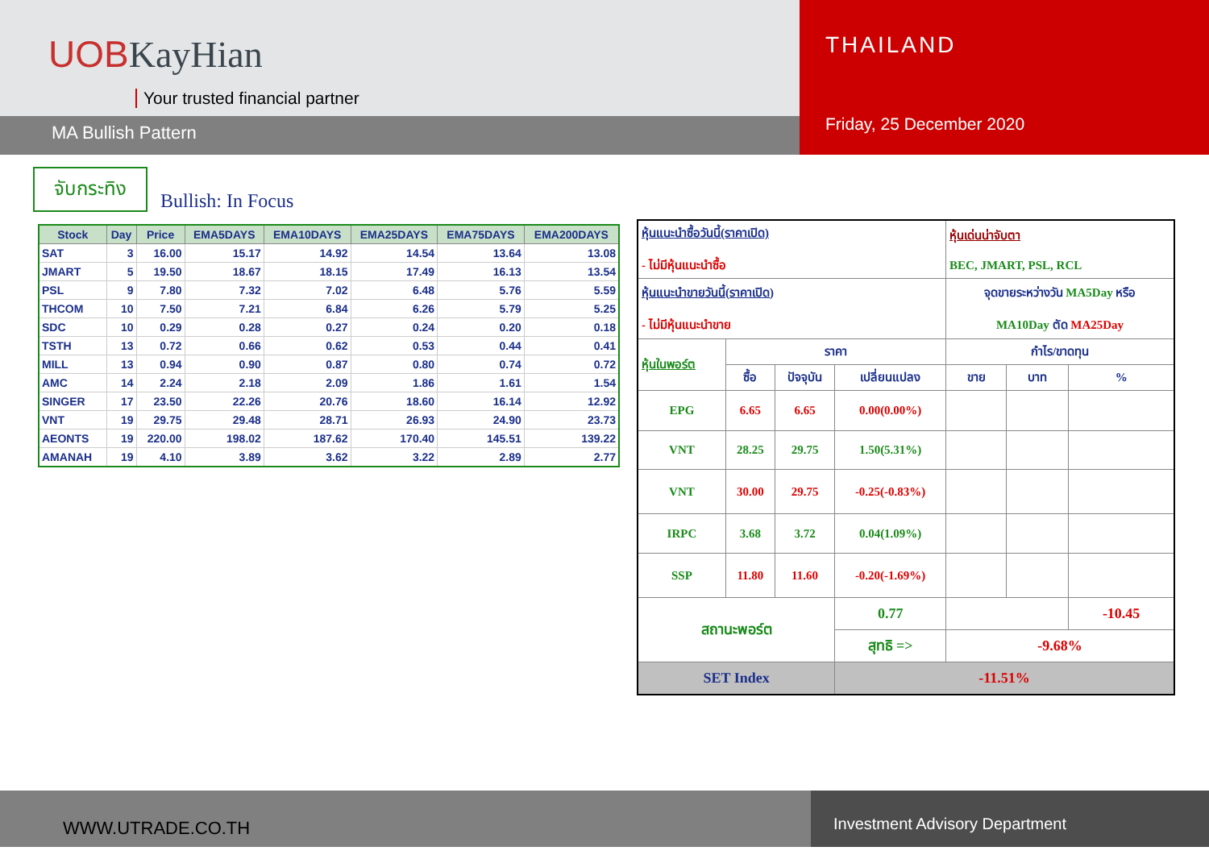UOBKayHian
Your trusted financial partner
MA Bullish Pattern
THAILAND
Friday, 25 December 2020
จับกระทิง
Bullish: In Focus
| Stock | Day | Price | EMA5DAYS | EMA10DAYS | EMA25DAYS | EMA75DAYS | EMA200DAYS |
| --- | --- | --- | --- | --- | --- | --- | --- |
| SAT | 3 | 16.00 | 15.17 | 14.92 | 14.54 | 13.64 | 13.08 |
| JMART | 5 | 19.50 | 18.67 | 18.15 | 17.49 | 16.13 | 13.54 |
| PSL | 9 | 7.80 | 7.32 | 7.02 | 6.48 | 5.76 | 5.59 |
| THCOM | 10 | 7.50 | 7.21 | 6.84 | 6.26 | 5.79 | 5.25 |
| SDC | 10 | 0.29 | 0.28 | 0.27 | 0.24 | 0.20 | 0.18 |
| TSTH | 13 | 0.72 | 0.66 | 0.62 | 0.53 | 0.44 | 0.41 |
| MILL | 13 | 0.94 | 0.90 | 0.87 | 0.80 | 0.74 | 0.72 |
| AMC | 14 | 2.24 | 2.18 | 2.09 | 1.86 | 1.61 | 1.54 |
| SINGER | 17 | 23.50 | 22.26 | 20.76 | 18.60 | 16.14 | 12.92 |
| VNT | 19 | 29.75 | 29.48 | 28.71 | 26.93 | 24.90 | 23.73 |
| AEONTS | 19 | 220.00 | 198.02 | 187.62 | 170.40 | 145.51 | 139.22 |
| AMANAH | 19 | 4.10 | 3.89 | 3.62 | 3.22 | 2.89 | 2.77 |
| หุ้นแนะนำซื้อวันนี้(ราคาเปิด) - ไม่มีหุ้นแนะนำซื้อ | | | | หุ้นเด่นน่าจับตา BEC, JMART, PSL, RCL | | |
| หุ้นแนะนำขายวันนี้(ราคาเปิด) - ไม่มีหุ้นแนะนำขาย | | | | จุดขายระหว่างวัน MA5Day หรือ MA10Day ตัด MA25Day | | |
| หุ้นในพอร์ต | ราคา | | | กำไร/ขาดทุน | | |
| | ซื้อ | ปัจจุบัน | เปลี่ยนแปลง | ขาย | บาท | % |
| EPG | 6.65 | 6.65 | 0.00(0.00%) | | | |
| VNT | 28.25 | 29.75 | 1.50(5.31%) | | | |
| VNT | 30.00 | 29.75 | -0.25(-0.83%) | | | |
| IRPC | 3.68 | 3.72 | 0.04(1.09%) | | | |
| SSP | 11.80 | 11.60 | -0.20(-1.69%) | | | |
| สถานะพอร์ต | | | 0.77 | | | -10.45 |
| | | | สุทธิ => | -9.68% | | |
| SET Index | | | -11.51% | | | |
WWW.UTRADE.CO.TH
Investment Advisory Department